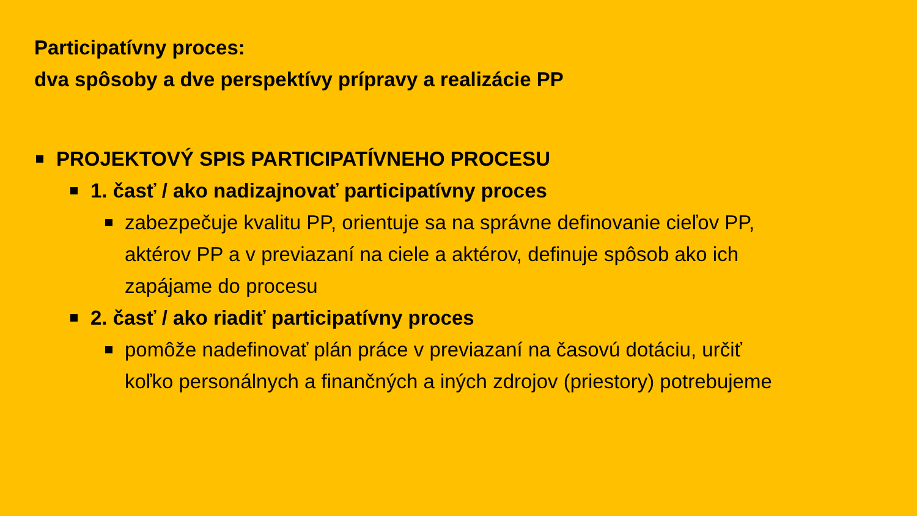Participatívny proces:
dva spôsoby a dve perspektívy prípravy a realizácie PP
PROJEKTOVÝ SPIS PARTICIPATÍVNEHO PROCESU
1. časť / ako nadizajnovať participatívny proces
zabezpečuje kvalitu PP, orientuje sa na správne definovanie cieľov PP, aktérov PP a v previazaní na ciele a aktérov, definuje spôsob ako ich zapájame do procesu
2. časť / ako riadiť participatívny proces
pomôže nadefinovať plán práce v previazaní na časovú dotáciu, určiť koľko personálnych a finančných a iných zdrojov (priestory) potrebujeme